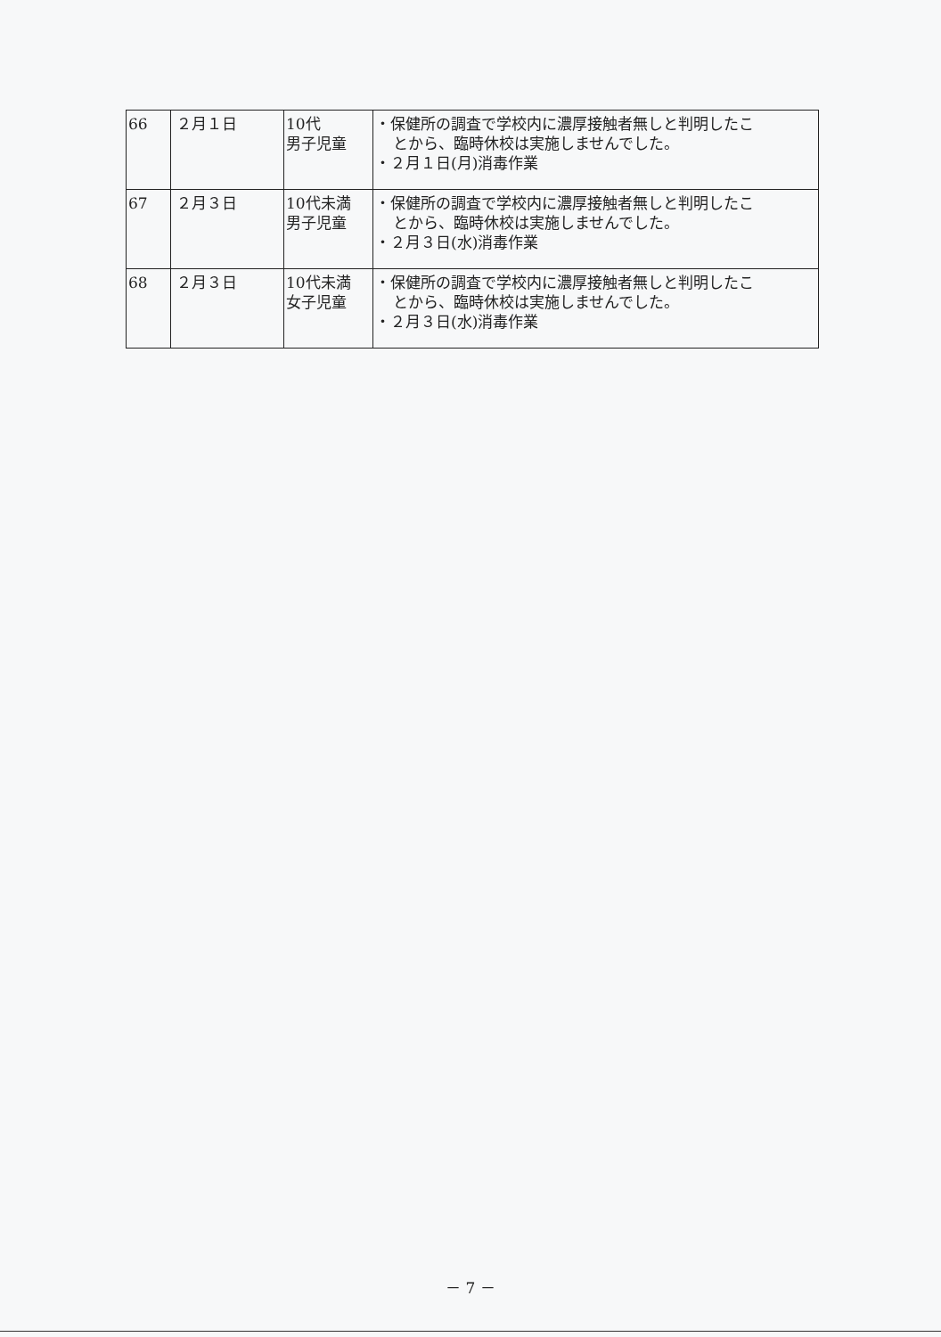| 66 | ２月１日 | 10代 男子児童 | ・保健所の調査で学校内に濃厚接触者無しと判明したこ とから、臨時休校は実施しませんでした。 ・２月１日(月)消毒作業 |
| 67 | ２月３日 | 10代未満 男子児童 | ・保健所の調査で学校内に濃厚接触者無しと判明したこ とから、臨時休校は実施しませんでした。 ・２月３日(水)消毒作業 |
| 68 | ２月３日 | 10代未満 女子児童 | ・保健所の調査で学校内に濃厚接触者無しと判明したこ とから、臨時休校は実施しませんでした。 ・２月３日(水)消毒作業 |
－ 7 －